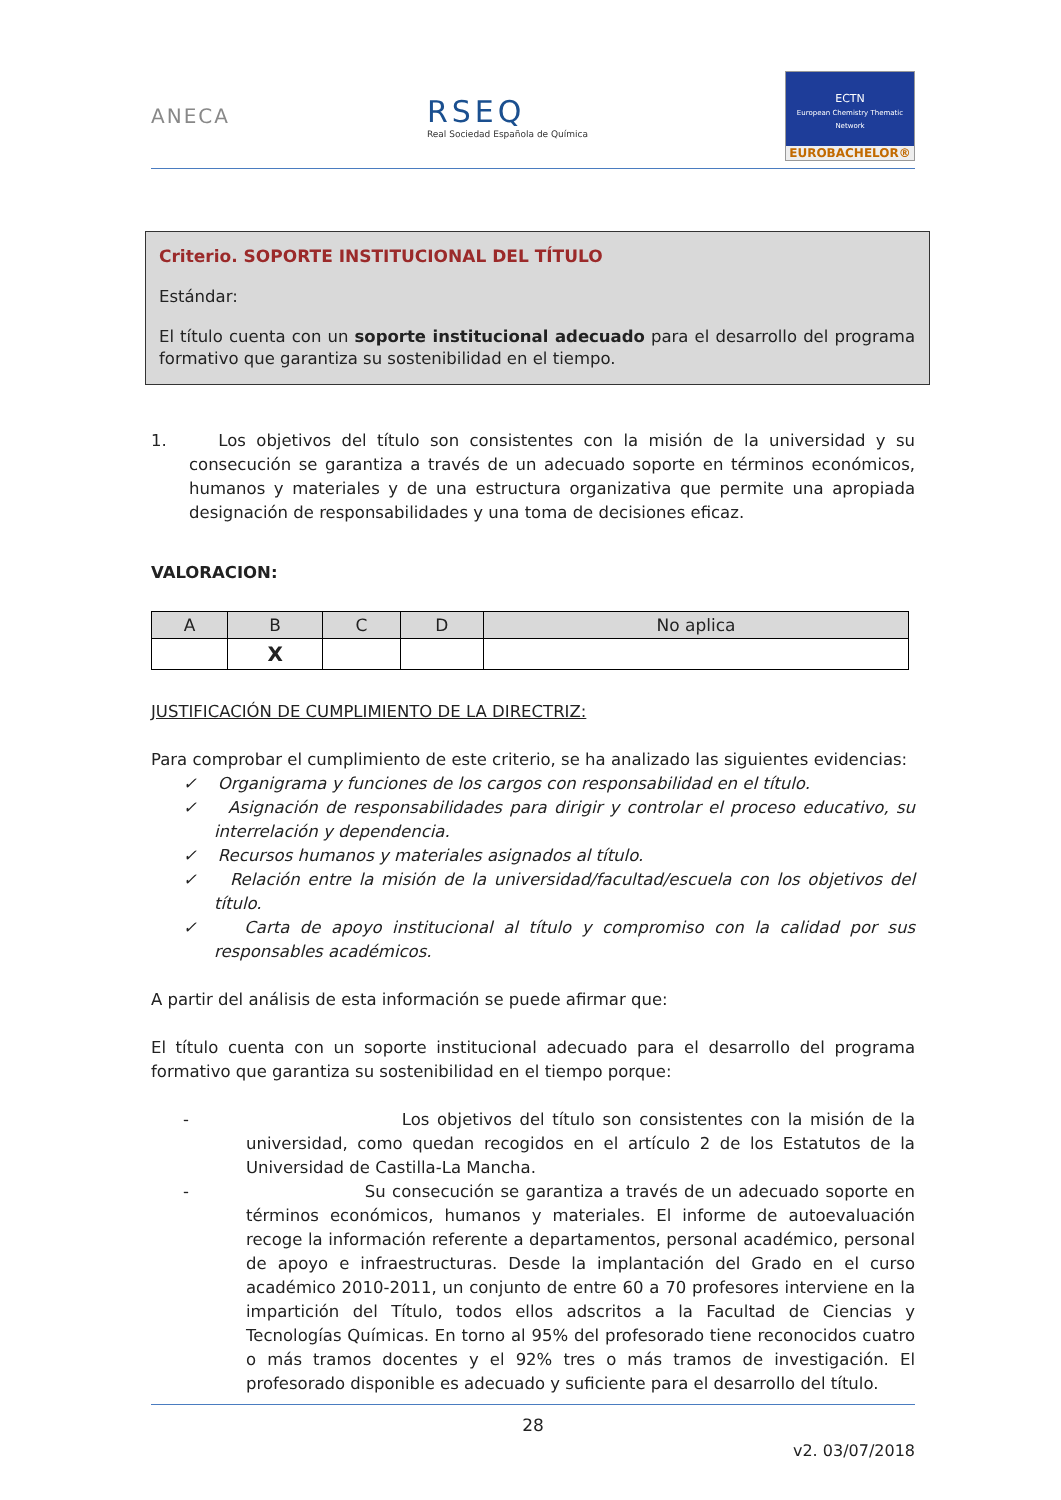ANECA
RSEQ
Real Sociedad Española de Química
ECTN
European Chemistry Thematic Network
EUROBACHELOR®
Criterio. SOPORTE INSTITUCIONAL DEL TÍTULO
Estándar:
El título cuenta con un soporte institucional adecuado para el desarrollo del programa formativo que garantiza su sostenibilidad en el tiempo.
1. Los objetivos del título son consistentes con la misión de la universidad y su consecución se garantiza a través de un adecuado soporte en términos económicos, humanos y materiales y de una estructura organizativa que permite una apropiada designación de responsabilidades y una toma de decisiones eficaz.
VALORACION:
| A | B | C | D | No aplica |
| --- | --- | --- | --- | --- |
| | X | | | |
JUSTIFICACIÓN DE CUMPLIMIENTO DE LA DIRECTRIZ:
Para comprobar el cumplimiento de este criterio, se ha analizado las siguientes evidencias:
✓ Organigrama y funciones de los cargos con responsabilidad en el título.
✓ Asignación de responsabilidades para dirigir y controlar el proceso educativo, su interrelación y dependencia.
✓ Recursos humanos y materiales asignados al título.
✓ Relación entre la misión de la universidad/facultad/escuela con los objetivos del título.
✓ Carta de apoyo institucional al título y compromiso con la calidad por sus responsables académicos.
A partir del análisis de esta información se puede afirmar que:
El título cuenta con un soporte institucional adecuado para el desarrollo del programa formativo que garantiza su sostenibilidad en el tiempo porque:
- Los objetivos del título son consistentes con la misión de la universidad, como quedan recogidos en el artículo 2 de los Estatutos de la Universidad de Castilla-La Mancha.
- Su consecución se garantiza a través de un adecuado soporte en términos económicos, humanos y materiales. El informe de autoevaluación recoge la información referente a departamentos, personal académico, personal de apoyo e infraestructuras. Desde la implantación del Grado en el curso académico 2010-2011, un conjunto de entre 60 a 70 profesores interviene en la impartición del Título, todos ellos adscritos a la Facultad de Ciencias y Tecnologías Químicas. En torno al 95% del profesorado tiene reconocidos cuatro o más tramos docentes y el 92% tres o más tramos de investigación. El profesorado disponible es adecuado y suficiente para el desarrollo del título.
28
v2. 03/07/2018